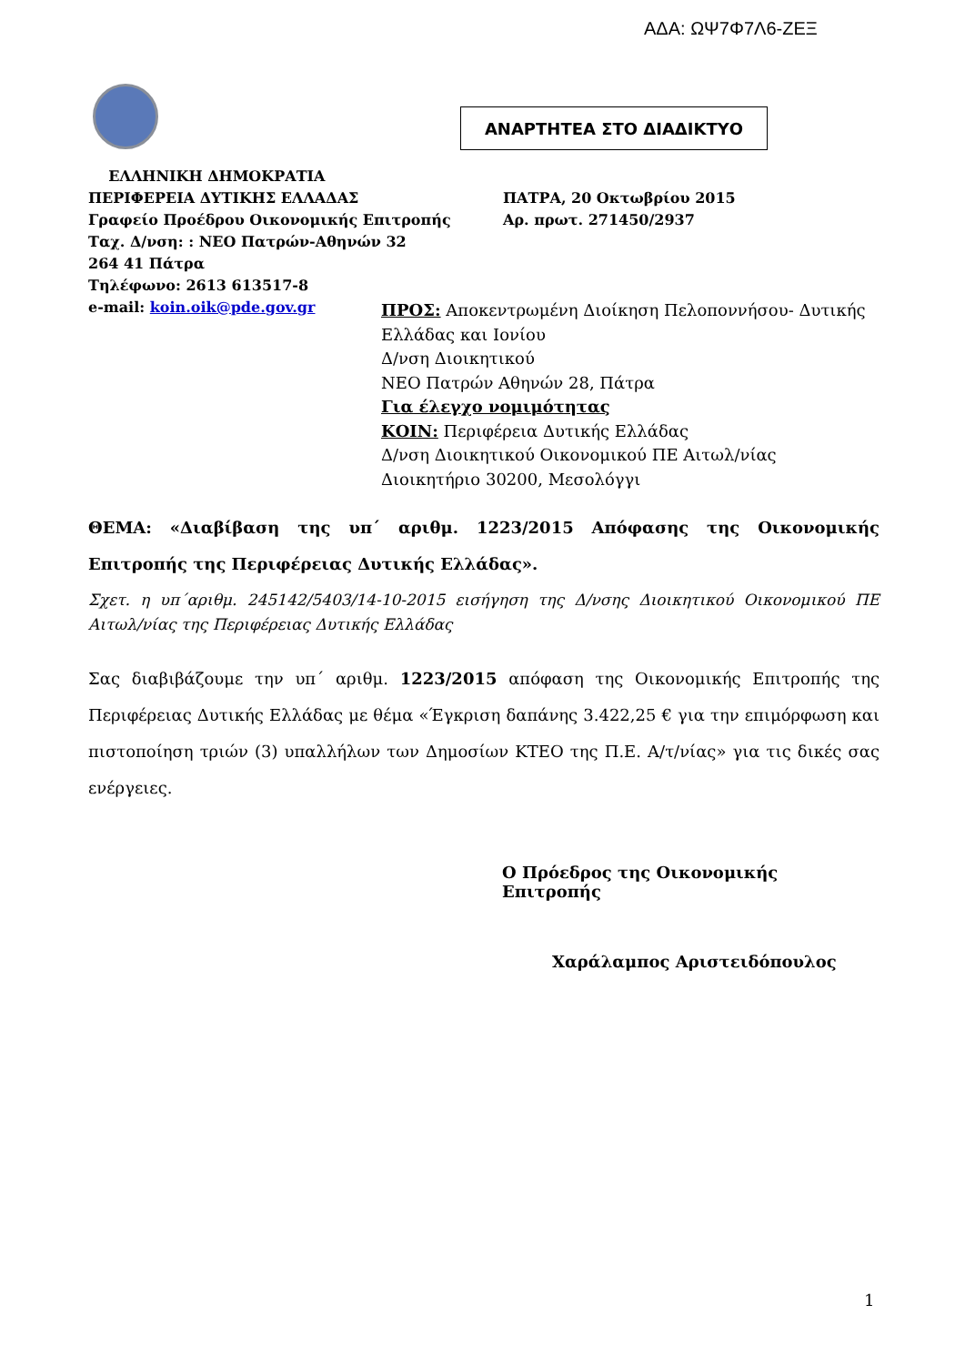ΑΔΑ: ΩΨ7Φ7Λ6-ΖΕΞ
ΑΝΑΡΤΗΤΕΑ ΣΤΟ ΔΙΑΔΙΚΤΥΟ
ΕΛΛΗΝΙΚΗ ΔΗΜΟΚΡΑΤΙΑ
ΠΕΡΙΦΕΡΕΙΑ ΔΥΤΙΚΗΣ ΕΛΛΑΔΑΣ ΠΑΤΡΑ, 20 Οκτωβρίου 2015
Γραφείο Προέδρου Οικονομικής Επιτροπής Αρ. πρωτ. 271450/2937
Ταχ. Δ/νση: : ΝΕΟ Πατρών-Αθηνών 32
264 41 Πάτρα
Τηλέφωνο: 2613 613517-8
e-mail: koin.oik@pde.gov.gr
ΠΡΟΣ: Αποκεντρωμένη Διοίκηση Πελοποννήσου- Δυτικής Ελλάδας και Ιονίου
Δ/νση Διοικητικού
ΝΕΟ Πατρών Αθηνών 28, Πάτρα
Για έλεγχο νομιμότητας
ΚΟΙΝ: Περιφέρεια Δυτικής Ελλάδας
Δ/νση Διοικητικού Οικονομικού ΠΕ Αιτωλ/νίας
Διοικητήριο 30200, Μεσολόγγι
ΘΕΜΑ: «Διαβίβαση της υπ΄ αριθμ. 1223/2015 Απόφασης της Οικονομικής Επιτροπής της Περιφέρειας Δυτικής Ελλάδας».
Σχετ. η υπ΄αριθμ. 245142/5403/14-10-2015 εισήγηση της Δ/νσης Διοικητικού Οικονομικού ΠΕ Αιτωλ/νίας της Περιφέρειας Δυτικής Ελλάδας
Σας διαβιβάζουμε την υπ΄ αριθμ. 1223/2015 απόφαση της Οικονομικής Επιτροπής της Περιφέρειας Δυτικής Ελλάδας με θέμα «Έγκριση δαπάνης 3.422,25 € για την επιμόρφωση και πιστοποίηση τριών (3) υπαλλήλων των Δημοσίων ΚΤΕΟ της Π.Ε. Α/τ/νίας» για τις δικές σας ενέργειες.
Ο Πρόεδρος της Οικονομικής Επιτροπής
Χαράλαμπος Αριστειδόπουλος
1